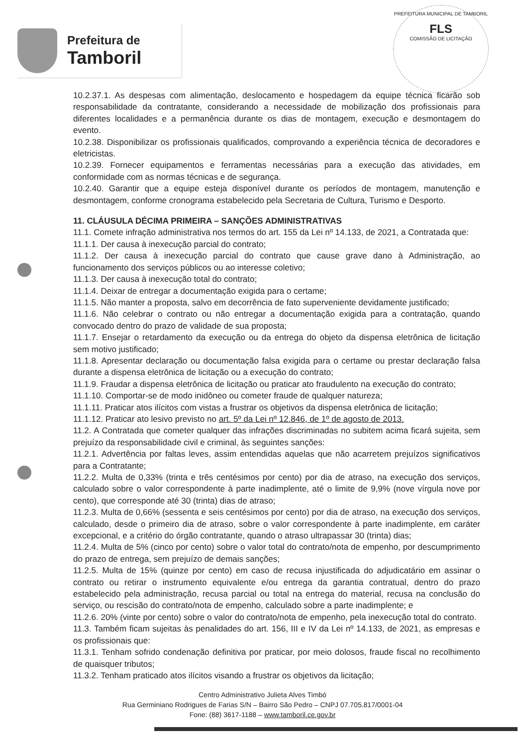Prefeitura de
Tamboril
PREFEITURA MUNICIPAL DE TAMBORIL
FLS
COMISSÃO DE LICITAÇÃO
10.2.37.1. As despesas com alimentação, deslocamento e hospedagem da equipe técnica ficarão sob responsabilidade da contratante, considerando a necessidade de mobilização dos profissionais para diferentes localidades e a permanência durante os dias de montagem, execução e desmontagem do evento.
10.2.38. Disponibilizar os profissionais qualificados, comprovando a experiência técnica de decoradores e eletricistas.
10.2.39. Fornecer equipamentos e ferramentas necessárias para a execução das atividades, em conformidade com as normas técnicas e de segurança.
10.2.40. Garantir que a equipe esteja disponível durante os períodos de montagem, manutenção e desmontagem, conforme cronograma estabelecido pela Secretaria de Cultura, Turismo e Desporto.
11. CLÁUSULA DÉCIMA PRIMEIRA – SANÇÕES ADMINISTRATIVAS
11.1. Comete infração administrativa nos termos do art. 155 da Lei nº 14.133, de 2021, a Contratada que:
11.1.1. Der causa à inexecução parcial do contrato;
11.1.2. Der causa à inexecução parcial do contrato que cause grave dano à Administração, ao funcionamento dos serviços públicos ou ao interesse coletivo;
11.1.3. Der causa à inexecução total do contrato;
11.1.4. Deixar de entregar a documentação exigida para o certame;
11.1.5. Não manter a proposta, salvo em decorrência de fato superveniente devidamente justificado;
11.1.6. Não celebrar o contrato ou não entregar a documentação exigida para a contratação, quando convocado dentro do prazo de validade de sua proposta;
11.1.7. Ensejar o retardamento da execução ou da entrega do objeto da dispensa eletrônica de licitação sem motivo justificado;
11.1.8. Apresentar declaração ou documentação falsa exigida para o certame ou prestar declaração falsa durante a dispensa eletrônica de licitação ou a execução do contrato;
11.1.9. Fraudar a dispensa eletrônica de licitação ou praticar ato fraudulento na execução do contrato;
11.1.10. Comportar-se de modo inidôneo ou cometer fraude de qualquer natureza;
11.1.11. Praticar atos ilícitos com vistas a frustrar os objetivos da dispensa eletrônica de licitação;
11.1.12. Praticar ato lesivo previsto no art. 5º da Lei nº 12.846, de 1º de agosto de 2013.
11.2. A Contratada que cometer qualquer das infrações discriminadas no subitem acima ficará sujeita, sem prejuízo da responsabilidade civil e criminal, às seguintes sanções:
11.2.1. Advertência por faltas leves, assim entendidas aquelas que não acarretem prejuízos significativos para a Contratante;
11.2.2. Multa de 0,33% (trinta e três centésimos por cento) por dia de atraso, na execução dos serviços, calculado sobre o valor correspondente à parte inadimplente, até o limite de 9,9% (nove vírgula nove por cento), que corresponde até 30 (trinta) dias de atraso;
11.2.3. Multa de 0,66% (sessenta e seis centésimos por cento) por dia de atraso, na execução dos serviços, calculado, desde o primeiro dia de atraso, sobre o valor correspondente à parte inadimplente, em caráter excepcional, e a critério do órgão contratante, quando o atraso ultrapassar 30 (trinta) dias;
11.2.4. Multa de 5% (cinco por cento) sobre o valor total do contrato/nota de empenho, por descumprimento do prazo de entrega, sem prejuízo de demais sanções;
11.2.5. Multa de 15% (quinze por cento) em caso de recusa injustificada do adjudicatário em assinar o contrato ou retirar o instrumento equivalente e/ou entrega da garantia contratual, dentro do prazo estabelecido pela administração, recusa parcial ou total na entrega do material, recusa na conclusão do serviço, ou rescisão do contrato/nota de empenho, calculado sobre a parte inadimplente; e
11.2.6. 20% (vinte por cento) sobre o valor do contrato/nota de empenho, pela inexecução total do contrato.
11.3. Também ficam sujeitas às penalidades do art. 156, III e IV da Lei nº 14.133, de 2021, as empresas e os profissionais que:
11.3.1. Tenham sofrido condenação definitiva por praticar, por meio dolosos, fraude fiscal no recolhimento de quaisquer tributos;
11.3.2. Tenham praticado atos ilícitos visando a frustrar os objetivos da licitação;
Centro Administrativo Julieta Alves Timbó
Rua Germiniano Rodrigues de Farias S/N – Bairro São Pedro – CNPJ 07.705.817/0001-04
Fone: (88) 3617-1188 – www.tamboril.ce.gov.br